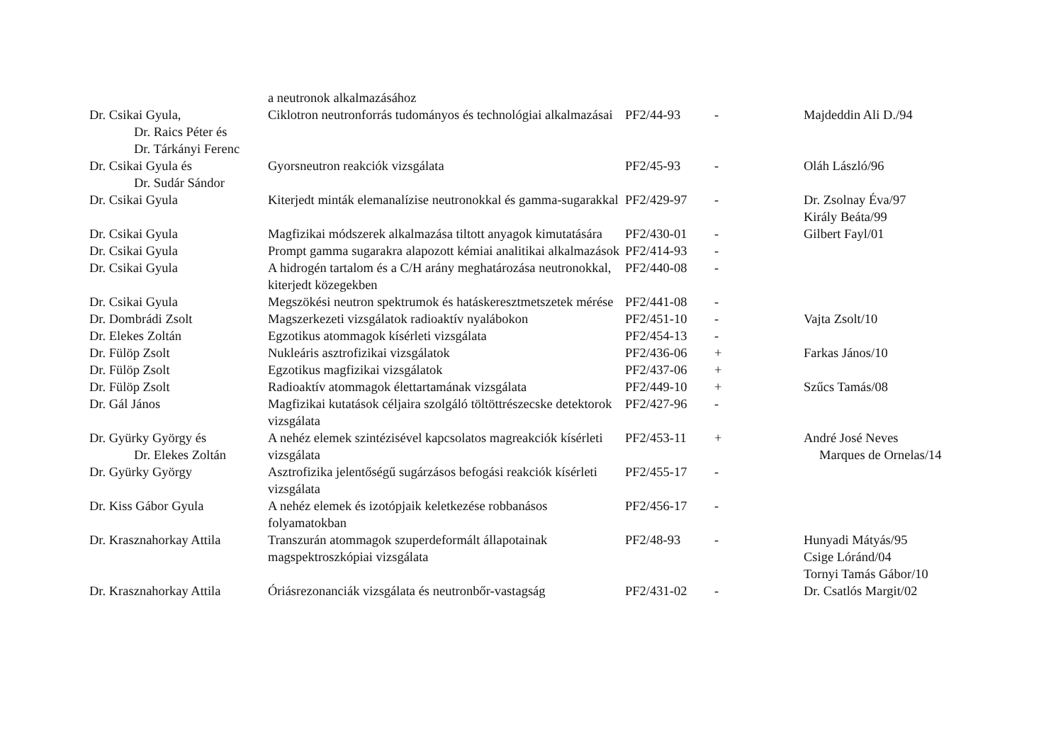| | a neutronok alkalmazásához | | | |
| Dr. Csikai Gyula, Dr. Raics Péter és Dr. Tárkányi Ferenc | Ciklotron neutronforrás tudományos és technológiai alkalmazásai | PF2/44-93 | - | Majdeddin Ali D./94 |
| Dr. Csikai Gyula és Dr. Sudár Sándor | Gyorsneutron reakciók vizsgálata | PF2/45-93 | - | Oláh László/96 |
| Dr. Csikai Gyula | Kiterjedt minták elemanalízise neutronokkal és gamma-sugarakkal | PF2/429-97 | - | Dr. Zsolnay Éva/97 Király Beáta/99 |
| Dr. Csikai Gyula | Magfizikai módszerek alkalmazása tiltott anyagok kimutatására | PF2/430-01 | - | Gilbert Fayl/01 |
| Dr. Csikai Gyula | Prompt gamma sugarakra alapozott kémiai analitikai alkalmazások | PF2/414-93 | - | |
| Dr. Csikai Gyula | A hidrogén tartalom és a C/H arány meghatározása neutronokkal, kiterjedt közegekben | PF2/440-08 | - | |
| Dr. Csikai Gyula | Megszökési neutron spektrumok és hatáskeresztmetszetek mérése | PF2/441-08 | - | |
| Dr. Dombrádi Zsolt | Magszerkezeti vizsgálatok radioaktív nyalábokon | PF2/451-10 | - | Vajta Zsolt/10 |
| Dr. Elekes Zoltán | Egzotikus atommagok kísérleti vizsgálata | PF2/454-13 | - | |
| Dr. Fülöp Zsolt | Nukleáris asztrofizikai vizsgálatok | PF2/436-06 | + | Farkas János/10 |
| Dr. Fülöp Zsolt | Egzotikus magfizikai vizsgálatok | PF2/437-06 | + | |
| Dr. Fülöp Zsolt | Radioaktív atommagok élettartamának vizsgálata | PF2/449-10 | + | Szűcs Tamás/08 |
| Dr. Gál János | Magfizikai kutatások céljaira szolgáló töltöttrészecske detektorok vizsgálata | PF2/427-96 | - | |
| Dr. Gyürky György és Dr. Elekes Zoltán | A nehéz elemek szintézisével kapcsolatos magreakciók kísérleti vizsgálata | PF2/453-11 | + | André José Neves Marques de Ornelas/14 |
| Dr. Gyürky György | Asztrofizika jelentőségű sugárzásos befogási reakciók kísérleti vizsgálata | PF2/455-17 | - | |
| Dr. Kiss Gábor Gyula | A nehéz elemek és izotópjaik keletkezése robbanásos folyamatokban | PF2/456-17 | - | |
| Dr. Krasznahorkay Attila | Transzurán atommagok szuperdeformált állapotainak magspektroszkópiai vizsgálata | PF2/48-93 | - | Hunyadi Mátyás/95 Csige Lóránd/04 Tornyi Tamás Gábor/10 |
| Dr. Krasznahorkay Attila | Óriásrezonanciák vizsgálata és neutronbőr-vastagság | PF2/431-02 | - | Dr. Csatlós Margit/02 |